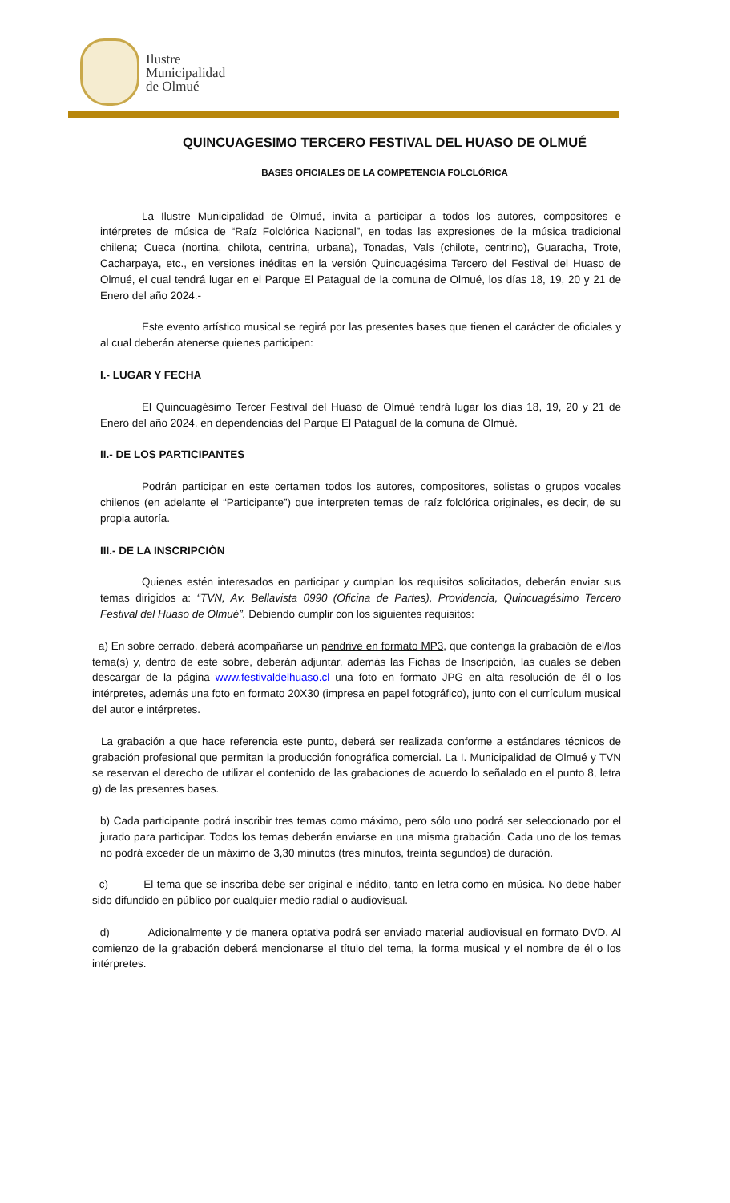Ilustre
Municipalidad
de Olmué
QUINCUAGESIMO TERCERO FESTIVAL DEL HUASO DE OLMUÉ
BASES OFICIALES DE LA COMPETENCIA FOLCLÓRICA
La Ilustre Municipalidad de Olmué, invita a participar a todos los autores, compositores e intérpretes de música de “Raíz Folclórica Nacional”, en todas las expresiones de la música tradicional chilena; Cueca (nortina, chilota, centrina, urbana), Tonadas, Vals (chilote, centrino), Guaracha, Trote, Cacharpaya, etc., en versiones inéditas en la versión Quincuagésima Tercero del Festival del Huaso de Olmué, el cual tendrá lugar en el Parque El Patagual de la comuna de Olmué, los días 18, 19, 20 y 21 de Enero del año 2024.-
Este evento artístico musical se regirá por las presentes bases que tienen el carácter de oficiales y al cual deberán atenerse quienes participen:
I.- LUGAR Y FECHA
El Quincuagésimo Tercer Festival del Huaso de Olmué tendrá lugar los días 18, 19, 20 y 21 de Enero del año 2024, en dependencias del Parque El Patagual de la comuna de Olmué.
II.- DE LOS PARTICIPANTES
Podrán participar en este certamen todos los autores, compositores, solistas o grupos vocales chilenos (en adelante el “Participante”) que interpreten temas de raíz folclórica originales, es decir, de su propia autoría.
III.- DE LA INSCRIPCIÓN
Quienes estén interesados en participar y cumplan los requisitos solicitados, deberán enviar sus temas dirigidos a: “TVN, Av. Bellavista 0990 (Oficina de Partes), Providencia, Quincuagésimo Tercero Festival del Huaso de Olmué”. Debiendo cumplir con los siguientes requisitos:
a) En sobre cerrado, deberá acompañarse un pendrive en formato MP3, que contenga la grabación de el/los tema(s) y, dentro de este sobre, deberán adjuntar, además las Fichas de Inscripción, las cuales se deben descargar de la página www.festivaldelhuaso.cl una foto en formato JPG en alta resolución de él o los intérpretes, además una foto en formato 20X30 (impresa en papel fotográfico), junto con el currículum musical del autor e intérpretes.
La grabación a que hace referencia este punto, deberá ser realizada conforme a estándares técnicos de grabación profesional que permitan la producción fonográfica comercial. La I. Municipalidad de Olmué y TVN se reservan el derecho de utilizar el contenido de las grabaciones de acuerdo lo señalado en el punto 8, letra g) de las presentes bases.
b) Cada participante podrá inscribir tres temas como máximo, pero sólo uno podrá ser seleccionado por el jurado para participar. Todos los temas deberán enviarse en una misma grabación. Cada uno de los temas no podrá exceder de un máximo de 3,30 minutos (tres minutos, treinta segundos) de duración.
c) El tema que se inscriba debe ser original e inédito, tanto en letra como en música. No debe haber sido difundido en público por cualquier medio radial o audiovisual.
d) Adicionalmente y de manera optativa podrá ser enviado material audiovisual en formato DVD. Al comienzo de la grabación deberá mencionarse el título del tema, la forma musical y el nombre de él o los intérpretes.